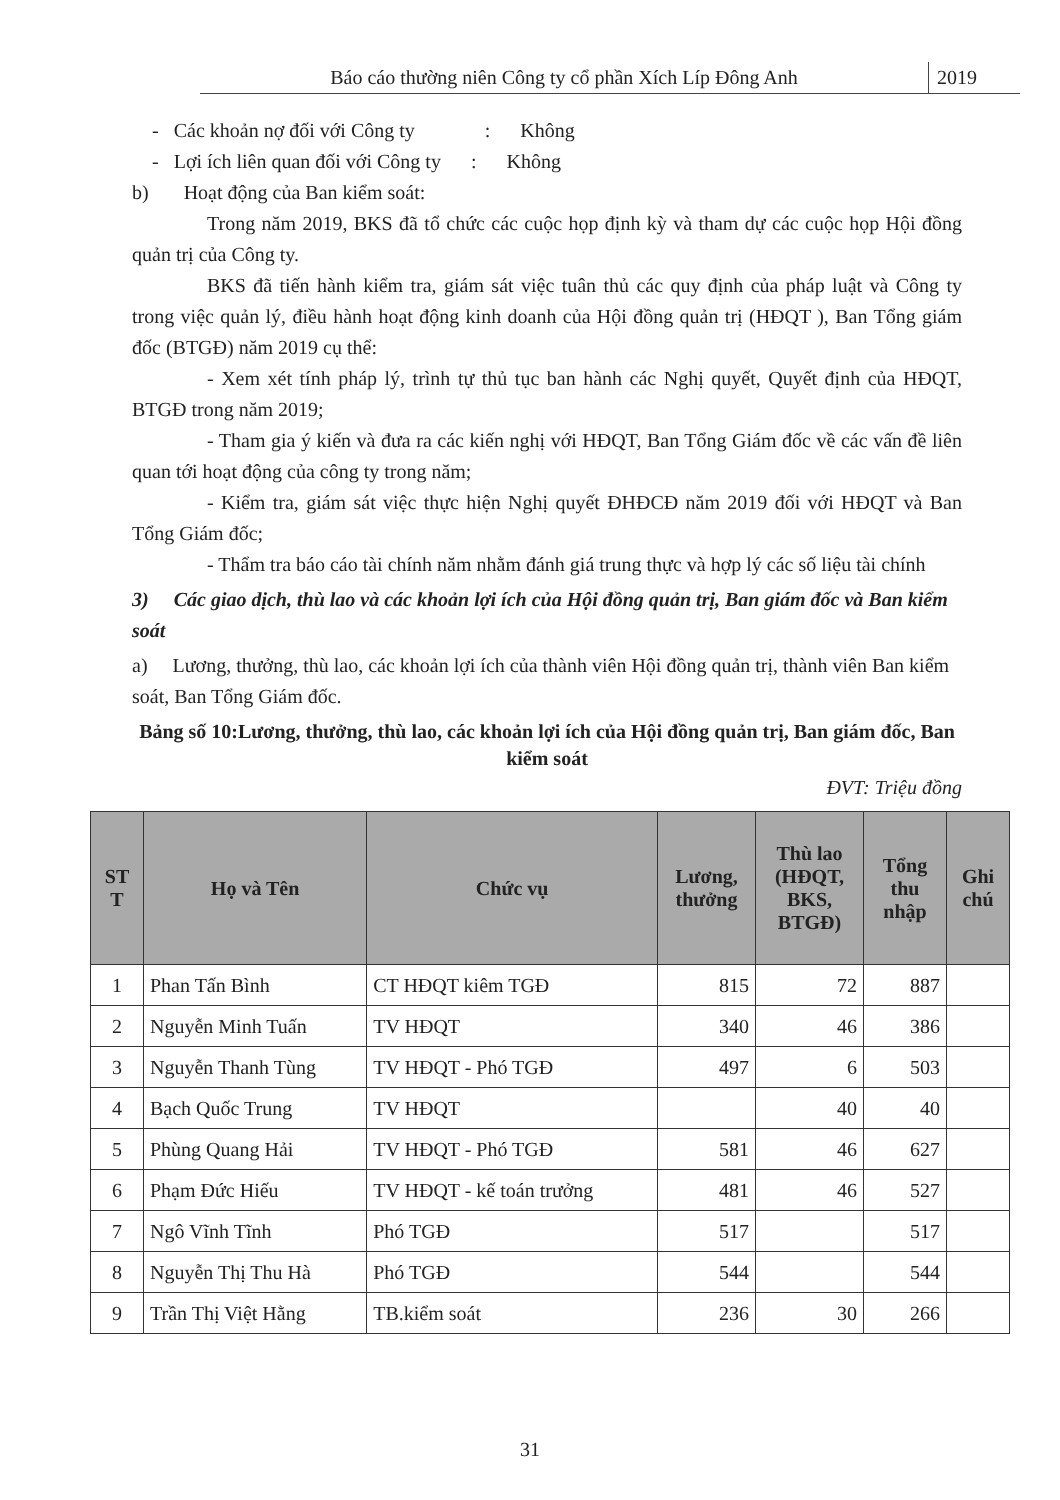Báo cáo thường niên Công ty cổ phần Xích Líp Đông Anh
2019
- Các khoản nợ đối với Công ty : Không
- Lợi ích liên quan đối với Công ty : Không
b) Hoạt động của Ban kiểm soát:
Trong năm 2019, BKS đã tổ chức các cuộc họp định kỳ và tham dự các cuộc họp Hội đồng quản trị của Công ty.
BKS đã tiến hành kiểm tra, giám sát việc tuân thủ các quy định của pháp luật và Công ty trong việc quản lý, điều hành hoạt động kinh doanh của Hội đồng quản trị (HĐQT ), Ban Tổng giám đốc (BTGĐ) năm 2019 cụ thể:
- Xem xét tính pháp lý, trình tự thủ tục ban hành các Nghị quyết, Quyết định của HĐQT, BTGĐ trong năm 2019;
- Tham gia ý kiến và đưa ra các kiến nghị với HĐQT, Ban Tổng Giám đốc về các vấn đề liên quan tới hoạt động của công ty trong năm;
- Kiểm tra, giám sát việc thực hiện Nghị quyết ĐHĐCĐ năm 2019 đối với HĐQT và Ban Tổng Giám đốc;
- Thẩm tra báo cáo tài chính năm nhằm đánh giá trung thực và hợp lý các số liệu tài chính
3) Các giao dịch, thù lao và các khoản lợi ích của Hội đồng quản trị, Ban giám đốc và Ban kiểm soát
a) Lương, thưởng, thù lao, các khoản lợi ích của thành viên Hội đồng quản trị, thành viên Ban kiểm soát, Ban Tổng Giám đốc.
Bảng số 10:Lương, thưởng, thù lao, các khoản lợi ích của Hội đồng quản trị, Ban giám đốc, Ban kiểm soát
ĐVT: Triệu đồng
| ST T | Họ và Tên | Chức vụ | Lương, thưởng | Thù lao (HĐQT, BKS, BTGĐ) | Tổng thu nhập | Ghi chú |
| --- | --- | --- | --- | --- | --- | --- |
| 1 | Phan Tấn Bình | CT HĐQT kiêm TGĐ | 815 | 72 | 887 | |
| 2 | Nguyễn Minh Tuấn | TV HĐQT | 340 | 46 | 386 | |
| 3 | Nguyễn Thanh Tùng | TV HĐQT - Phó TGĐ | 497 | 6 | 503 | |
| 4 | Bạch Quốc Trung | TV HĐQT | | 40 | 40 | |
| 5 | Phùng Quang Hải | TV HĐQT - Phó TGĐ | 581 | 46 | 627 | |
| 6 | Phạm Đức Hiếu | TV HĐQT - kế toán trưởng | 481 | 46 | 527 | |
| 7 | Ngô Vĩnh Tĩnh | Phó TGĐ | 517 | | 517 | |
| 8 | Nguyễn Thị Thu Hà | Phó TGĐ | 544 | | 544 | |
| 9 | Trần Thị Việt Hằng | TB.kiểm soát | 236 | 30 | 266 | |
31